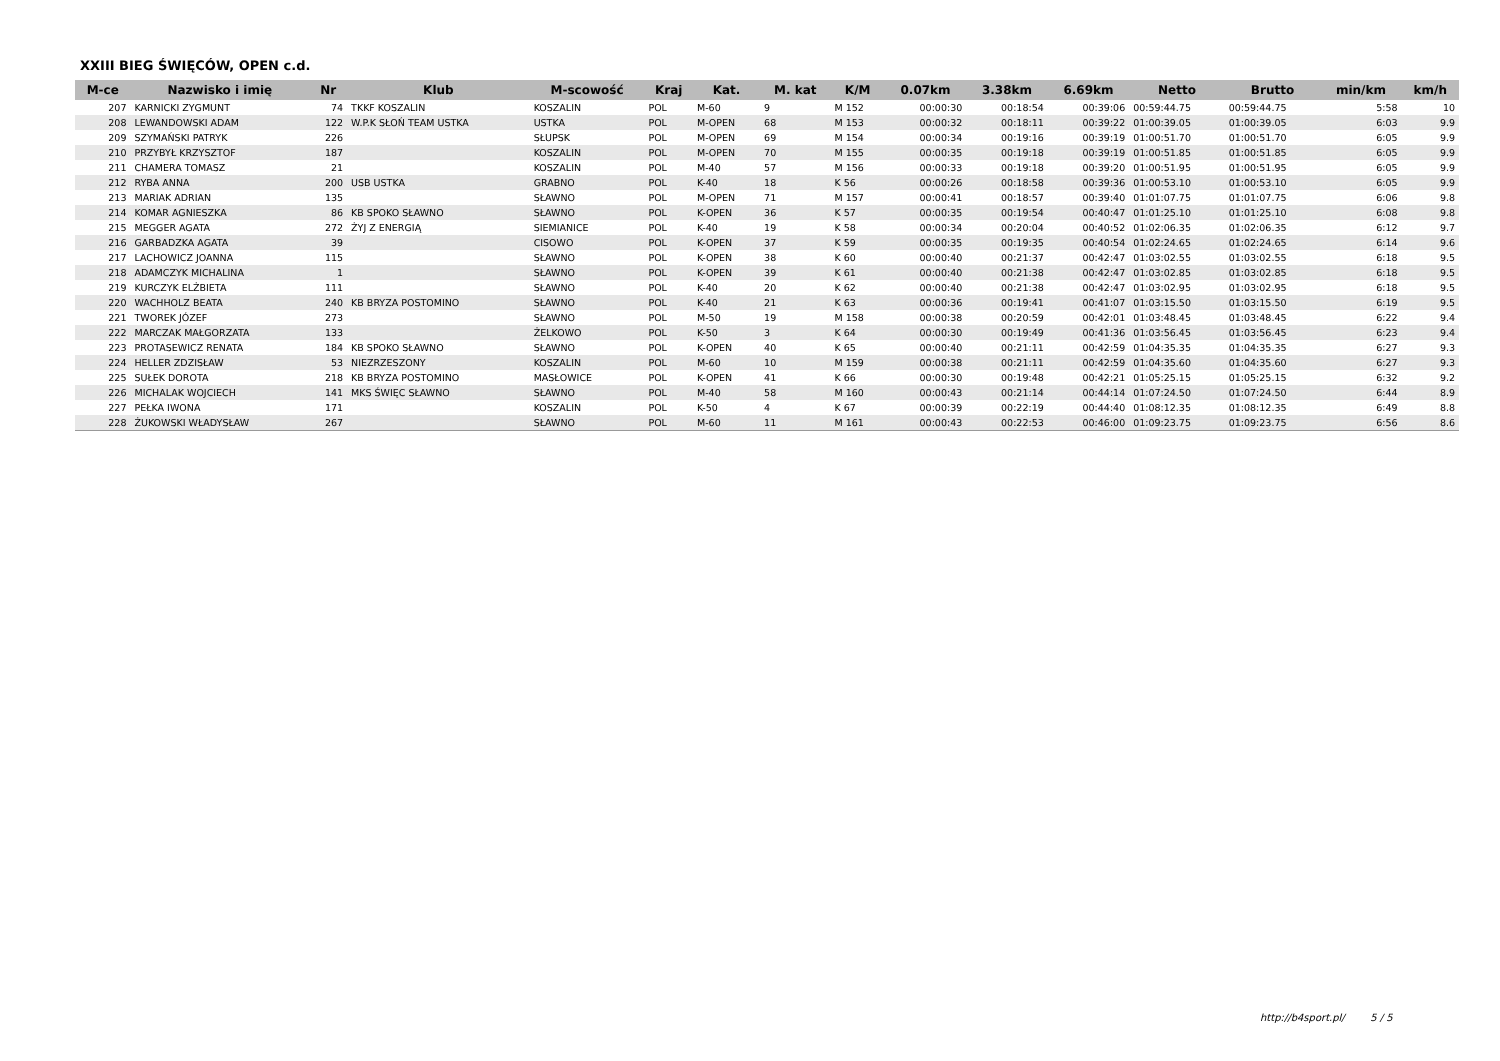XXIII BIEG ŚWIĘCÓW, OPEN c.d.
| M-ce | Nazwisko i imię | Nr | Klub | M-scowość | Kraj | Kat. | M. kat | K/M | 0.07km | 3.38km | 6.69km | Netto | Brutto | min/km | km/h |
| --- | --- | --- | --- | --- | --- | --- | --- | --- | --- | --- | --- | --- | --- | --- | --- |
| 207 | KARNICKI ZYGMUNT | 74 | TKKF KOSZALIN | KOSZALIN | POL | M-60 | 9 | M 152 | 00:00:30 | 00:18:54 | 00:39:06 | 00:59:44.75 | 00:59:44.75 | 5:58 | 10 |
| 208 | LEWANDOWSKI ADAM | 122 | W.P.K SŁOŃ TEAM USTKA | USTKA | POL | M-OPEN | 68 | M 153 | 00:00:32 | 00:18:11 | 00:39:22 | 01:00:39.05 | 01:00:39.05 | 6:03 | 9.9 |
| 209 | SZYMAŃSKI PATRYK | 226 | | SŁUPSK | POL | M-OPEN | 69 | M 154 | 00:00:34 | 00:19:16 | 00:39:19 | 01:00:51.70 | 01:00:51.70 | 6:05 | 9.9 |
| 210 | PRZYBYŁ KRZYSZTOF | 187 | | KOSZALIN | POL | M-OPEN | 70 | M 155 | 00:00:35 | 00:19:18 | 00:39:19 | 01:00:51.85 | 01:00:51.85 | 6:05 | 9.9 |
| 211 | CHAMERA TOMASZ | 21 | | KOSZALIN | POL | M-40 | 57 | M 156 | 00:00:33 | 00:19:18 | 00:39:20 | 01:00:51.95 | 01:00:51.95 | 6:05 | 9.9 |
| 212 | RYBA ANNA | 200 | USB USTKA | GRABNO | POL | K-40 | 18 | K 56 | 00:00:26 | 00:18:58 | 00:39:36 | 01:00:53.10 | 01:00:53.10 | 6:05 | 9.9 |
| 213 | MARIAK ADRIAN | 135 | | SŁAWNO | POL | M-OPEN | 71 | M 157 | 00:00:41 | 00:18:57 | 00:39:40 | 01:01:07.75 | 01:01:07.75 | 6:06 | 9.8 |
| 214 | KOMAR AGNIESZKA | 86 | KB SPOKO SŁAWNO | SŁAWNO | POL | K-OPEN | 36 | K 57 | 00:00:35 | 00:19:54 | 00:40:47 | 01:01:25.10 | 01:01:25.10 | 6:08 | 9.8 |
| 215 | MEGGER AGATA | 272 | ŻYJ Z ENERGIĄ | SIEMIANICE | POL | K-40 | 19 | K 58 | 00:00:34 | 00:20:04 | 00:40:52 | 01:02:06.35 | 01:02:06.35 | 6:12 | 9.7 |
| 216 | GARBADZKA AGATA | 39 | | CISOWO | POL | K-OPEN | 37 | K 59 | 00:00:35 | 00:19:35 | 00:40:54 | 01:02:24.65 | 01:02:24.65 | 6:14 | 9.6 |
| 217 | LACHOWICZ JOANNA | 115 | | SŁAWNO | POL | K-OPEN | 38 | K 60 | 00:00:40 | 00:21:37 | 00:42:47 | 01:03:02.55 | 01:03:02.55 | 6:18 | 9.5 |
| 218 | ADAMCZYK MICHALINA | 1 | | SŁAWNO | POL | K-OPEN | 39 | K 61 | 00:00:40 | 00:21:38 | 00:42:47 | 01:03:02.85 | 01:03:02.85 | 6:18 | 9.5 |
| 219 | KURCZYK ELŻBIETA | 111 | | SŁAWNO | POL | K-40 | 20 | K 62 | 00:00:40 | 00:21:38 | 00:42:47 | 01:03:02.95 | 01:03:02.95 | 6:18 | 9.5 |
| 220 | WACHHOLZ BEATA | 240 | KB BRYZA POSTOMINO | SŁAWNO | POL | K-40 | 21 | K 63 | 00:00:36 | 00:19:41 | 00:41:07 | 01:03:15.50 | 01:03:15.50 | 6:19 | 9.5 |
| 221 | TWOREK JÓZEF | 273 | | SŁAWNO | POL | M-50 | 19 | M 158 | 00:00:38 | 00:20:59 | 00:42:01 | 01:03:48.45 | 01:03:48.45 | 6:22 | 9.4 |
| 222 | MARCZAK MAŁGORZATA | 133 | | ŻELKOWO | POL | K-50 | 3 | K 64 | 00:00:30 | 00:19:49 | 00:41:36 | 01:03:56.45 | 01:03:56.45 | 6:23 | 9.4 |
| 223 | PROTASEWICZ RENATA | 184 | KB SPOKO SŁAWNO | SŁAWNO | POL | K-OPEN | 40 | K 65 | 00:00:40 | 00:21:11 | 00:42:59 | 01:04:35.35 | 01:04:35.35 | 6:27 | 9.3 |
| 224 | HELLER ZDZISŁAW | 53 | NIEZRZESZONY | KOSZALIN | POL | M-60 | 10 | M 159 | 00:00:38 | 00:21:11 | 00:42:59 | 01:04:35.60 | 01:04:35.60 | 6:27 | 9.3 |
| 225 | SUŁEK DOROTA | 218 | KB BRYZA POSTOMINO | MASŁOWICE | POL | K-OPEN | 41 | K 66 | 00:00:30 | 00:19:48 | 00:42:21 | 01:05:25.15 | 01:05:25.15 | 6:32 | 9.2 |
| 226 | MICHALAK WOJCIECH | 141 | MKS ŚWIĘC SŁAWNO | SŁAWNO | POL | M-40 | 58 | M 160 | 00:00:43 | 00:21:14 | 00:44:14 | 01:07:24.50 | 01:07:24.50 | 6:44 | 8.9 |
| 227 | PEŁKA IWONA | 171 | | KOSZALIN | POL | K-50 | 4 | K 67 | 00:00:39 | 00:22:19 | 00:44:40 | 01:08:12.35 | 01:08:12.35 | 6:49 | 8.8 |
| 228 | ŻUKOWSKI WŁADYSŁAW | 267 | | SŁAWNO | POL | M-60 | 11 | M 161 | 00:00:43 | 00:22:53 | 00:46:00 | 01:09:23.75 | 01:09:23.75 | 6:56 | 8.6 |
http://b4sport.pl/ 5 / 5